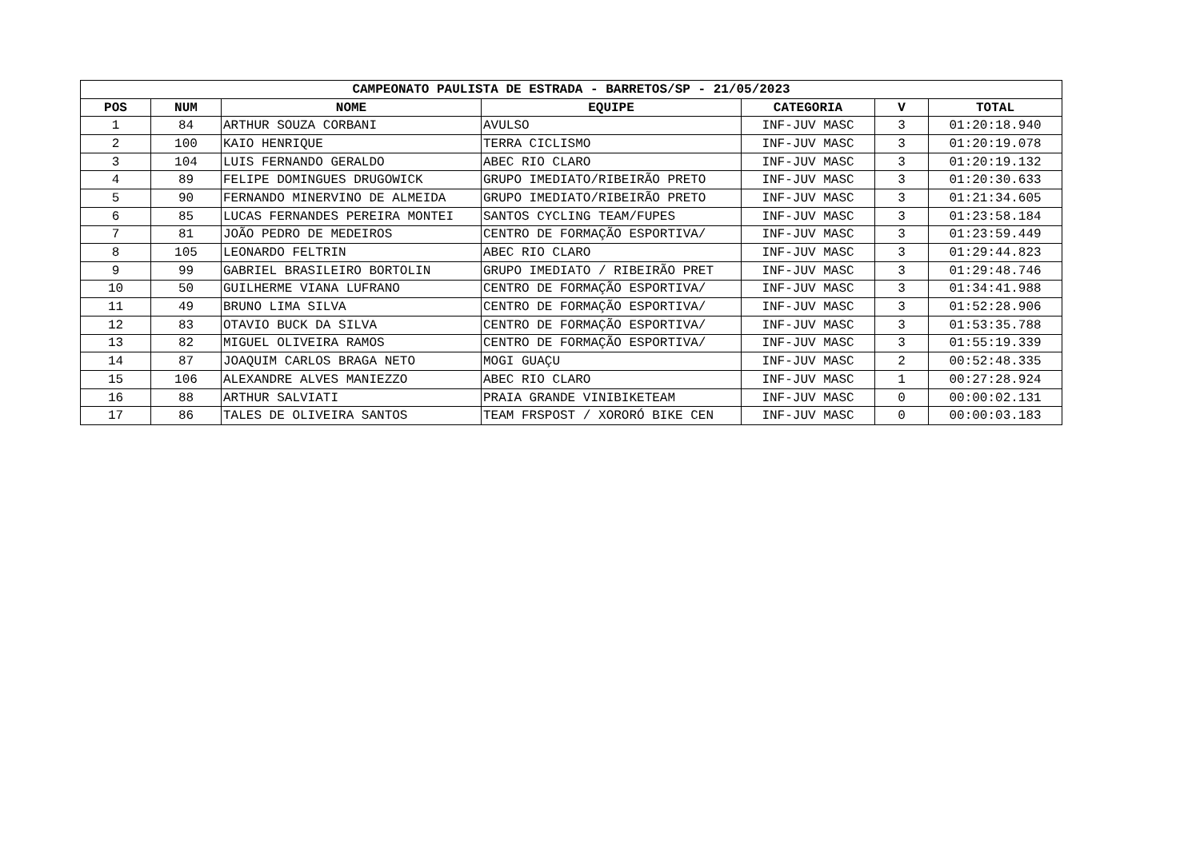| CAMPEONATO PAULISTA DE ESTRADA - BARRETOS/SP - 21/05/2023 | | | | | | |
| --- | --- | --- | --- | --- | --- | --- |
| POS | NUM | NOME | EQUIPE | CATEGORIA | V | TOTAL |
| 1 | 84 | ARTHUR SOUZA CORBANI | AVULSO | INF-JUV MASC | 3 | 01:20:18.940 |
| 2 | 100 | KAIO HENRIQUE | TERRA CICLISMO | INF-JUV MASC | 3 | 01:20:19.078 |
| 3 | 104 | LUIS FERNANDO GERALDO | ABEC RIO CLARO | INF-JUV MASC | 3 | 01:20:19.132 |
| 4 | 89 | FELIPE DOMINGUES DRUGOWICK | GRUPO IMEDIATO/RIBEIRÃO PRETO | INF-JUV MASC | 3 | 01:20:30.633 |
| 5 | 90 | FERNANDO MINERVINO DE ALMEIDA | GRUPO IMEDIATO/RIBEIRÃO PRETO | INF-JUV MASC | 3 | 01:21:34.605 |
| 6 | 85 | LUCAS FERNANDES PEREIRA MONTEI | SANTOS CYCLING TEAM/FUPES | INF-JUV MASC | 3 | 01:23:58.184 |
| 7 | 81 | JOÃO PEDRO DE MEDEIROS | CENTRO DE FORMAÇÃO ESPORTIVA/ | INF-JUV MASC | 3 | 01:23:59.449 |
| 8 | 105 | LEONARDO FELTRIN | ABEC RIO CLARO | INF-JUV MASC | 3 | 01:29:44.823 |
| 9 | 99 | GABRIEL BRASILEIRO BORTOLIN | GRUPO IMEDIATO / RIBEIRÃO PRET | INF-JUV MASC | 3 | 01:29:48.746 |
| 10 | 50 | GUILHERME VIANA LUFRANO | CENTRO DE FORMAÇÃO ESPORTIVA/ | INF-JUV MASC | 3 | 01:34:41.988 |
| 11 | 49 | BRUNO LIMA SILVA | CENTRO DE FORMAÇÃO ESPORTIVA/ | INF-JUV MASC | 3 | 01:52:28.906 |
| 12 | 83 | OTAVIO BUCK DA SILVA | CENTRO DE FORMAÇÃO ESPORTIVA/ | INF-JUV MASC | 3 | 01:53:35.788 |
| 13 | 82 | MIGUEL OLIVEIRA RAMOS | CENTRO DE FORMAÇÃO ESPORTIVA/ | INF-JUV MASC | 3 | 01:55:19.339 |
| 14 | 87 | JOAQUIM CARLOS BRAGA NETO | MOGI GUAÇU | INF-JUV MASC | 2 | 00:52:48.335 |
| 15 | 106 | ALEXANDRE ALVES MANIEZZO | ABEC RIO CLARO | INF-JUV MASC | 1 | 00:27:28.924 |
| 16 | 88 | ARTHUR SALVIATI | PRAIA GRANDE VINIBIKETEAM | INF-JUV MASC | 0 | 00:00:02.131 |
| 17 | 86 | TALES DE OLIVEIRA SANTOS | TEAM FRSPOST / XORORÓ BIKE CEN | INF-JUV MASC | 0 | 00:00:03.183 |